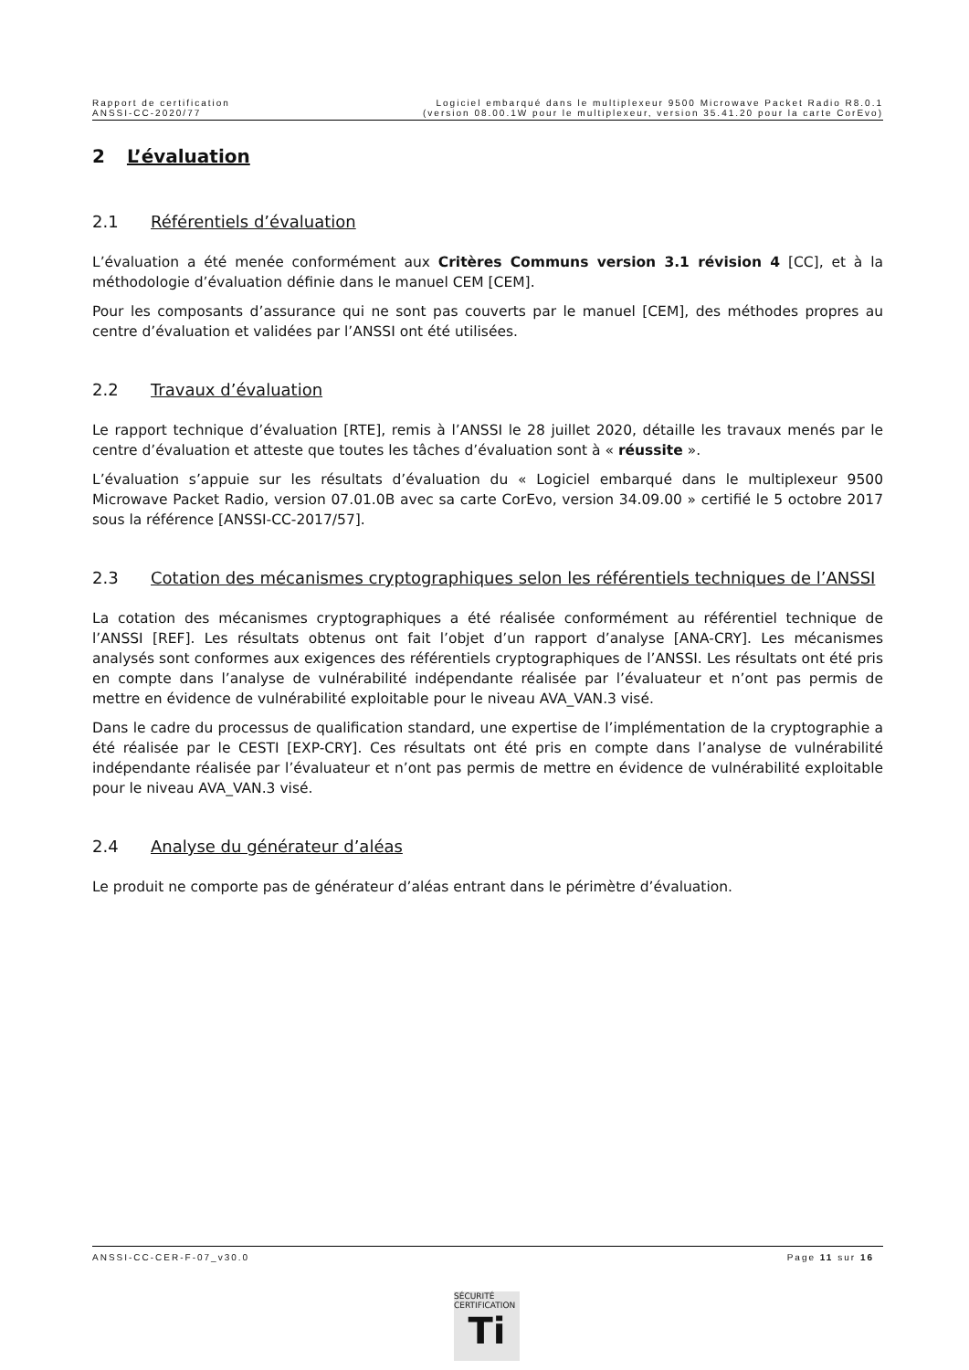Rapport de certification
ANSSI-CC-2020/77
Logiciel embarqué dans le multiplexeur 9500 Microwave Packet Radio R8.0.1
(version 08.00.1W pour le multiplexeur, version 35.41.20 pour la carte CorEvo)
2 L’évaluation
2.1 Référentiels d’évaluation
L’évaluation a été menée conformément aux Critères Communs version 3.1 révision 4 [CC], et à la méthodologie d’évaluation définie dans le manuel CEM [CEM].
Pour les composants d’assurance qui ne sont pas couverts par le manuel [CEM], des méthodes propres au centre d’évaluation et validées par l’ANSSI ont été utilisées.
2.2 Travaux d’évaluation
Le rapport technique d’évaluation [RTE], remis à l’ANSSI le 28 juillet 2020, détaille les travaux menés par le centre d’évaluation et atteste que toutes les tâches d’évaluation sont à « réussite ».
L’évaluation s’appuie sur les résultats d’évaluation du « Logiciel embarqué dans le multiplexeur 9500 Microwave Packet Radio, version 07.01.0B avec sa carte CorEvo, version 34.09.00 » certifié le 5 octobre 2017 sous la référence [ANSSI-CC-2017/57].
2.3 Cotation des mécanismes cryptographiques selon les référentiels techniques de l’ANSSI
La cotation des mécanismes cryptographiques a été réalisée conformément au référentiel technique de l’ANSSI [REF]. Les résultats obtenus ont fait l’objet d’un rapport d’analyse [ANA-CRY]. Les mécanismes analysés sont conformes aux exigences des référentiels cryptographiques de l’ANSSI. Les résultats ont été pris en compte dans l’analyse de vulnérabilité indépendante réalisée par l’évaluateur et n’ont pas permis de mettre en évidence de vulnérabilité exploitable pour le niveau AVA_VAN.3 visé.
Dans le cadre du processus de qualification standard, une expertise de l’implémentation de la cryptographie a été réalisée par le CESTI [EXP-CRY]. Ces résultats ont été pris en compte dans l’analyse de vulnérabilité indépendante réalisée par l’évaluateur et n’ont pas permis de mettre en évidence de vulnérabilité exploitable pour le niveau AVA_VAN.3 visé.
2.4 Analyse du générateur d’aléas
Le produit ne comporte pas de générateur d’aléas entrant dans le périmètre d’évaluation.
ANSSI-CC-CER-F-07_v30.0 Page 11 sur 16
SÉCURITÉ CERTIFICATION
Ti